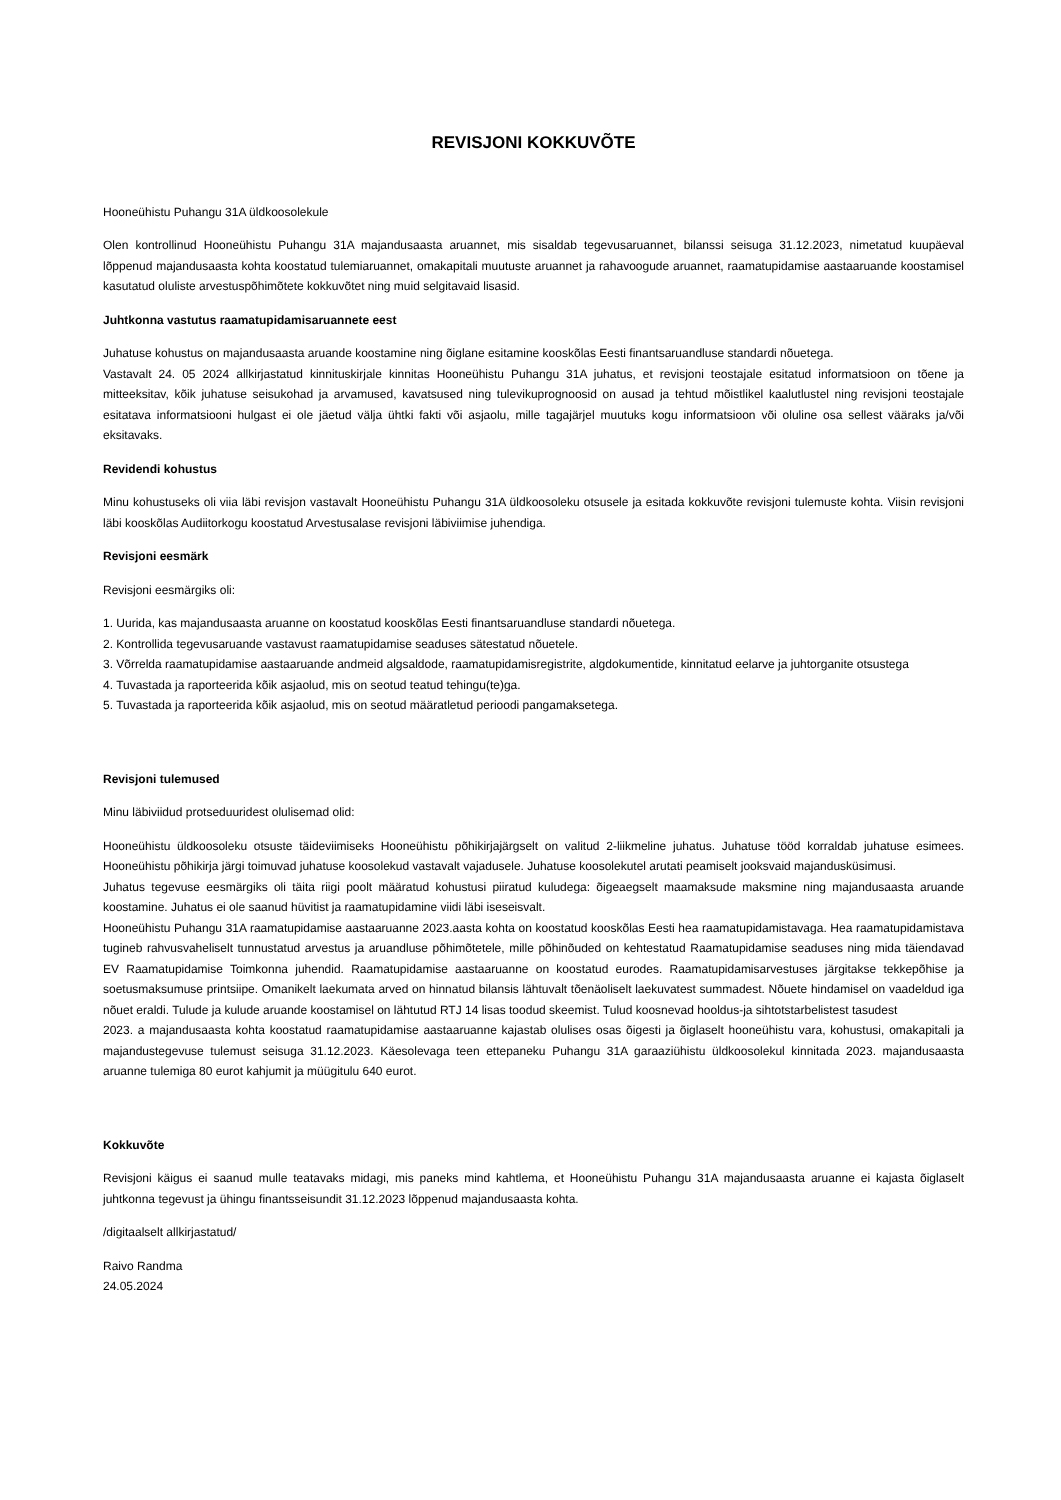REVISJONI KOKKUVÕTE
Hooneühistu Puhangu 31A üldkoosolekule
Olen kontrollinud Hooneühistu Puhangu 31A majandusaasta aruannet, mis sisaldab tegevusaruannet, bilanssi seisuga 31.12.2023, nimetatud kuupäeval lõppenud majandusaasta kohta koostatud tulemiaruannet, omakapitali muutuste aruannet ja rahavoogude aruannet, raamatupidamise aastaaruande koostamisel kasutatud oluliste arvestuspõhimõtete kokkuvõtet ning muid selgitavaid lisasid.
Juhtkonna vastutus raamatupidamisaruannete eest
Juhatuse kohustus on majandusaasta aruande koostamine ning õiglane esitamine kooskõlas Eesti finantsaruandluse standardi nõuetega.
Vastavalt 24. 05 2024 allkirjastatud kinnituskirjale kinnitas Hooneühistu Puhangu 31A juhatus, et revisjoni teostajale esitatud informatsioon on tõene ja mitteeksitav, kõik juhatuse seisukohad ja arvamused, kavatsused ning tulevikuprognoosid on ausad ja tehtud mõistlikel kaalutlustel ning revisjoni teostajale esitatava informatsiooni hulgast ei ole jäetud välja ühtki fakti või asjaolu, mille tagajärjel muutuks kogu informatsioon või oluline osa sellest vääraks ja/või eksitavaks.
Revidendi kohustus
Minu kohustuseks oli viia läbi revisjon vastavalt Hooneühistu Puhangu 31A üldkoosoleku otsusele ja esitada kokkuvõte revisjoni tulemuste kohta. Viisin revisjoni läbi kooskõlas Audiitorkogu koostatud Arvestusalase revisjoni läbiviimise juhendiga.
Revisjoni eesmärk
Revisjoni eesmärgiks oli:
1. Uurida, kas majandusaasta aruanne on koostatud kooskõlas Eesti finantsaruandluse standardi nõuetega.
2. Kontrollida tegevusaruande vastavust raamatupidamise seaduses sätestatud nõuetele.
3. Võrrelda raamatupidamise aastaaruande andmeid algsaldode, raamatupidamisregistrite, algdokumentide, kinnitatud eelarve ja juhtorganite otsustega
4. Tuvastada ja raporteerida kõik asjaolud, mis on seotud teatud tehingu(te)ga.
5. Tuvastada ja raporteerida kõik asjaolud, mis on seotud määratletud perioodi pangamaksetega.
Revisjoni tulemused
Minu läbiviidud protseduuridest olulisemad olid:
Hooneühistu üldkoosoleku otsuste täideviimiseks Hooneühistu põhikirjajärgselt on valitud 2-liikmeline juhatus. Juhatuse tööd korraldab juhatuse esimees. Hooneühistu põhikirja järgi toimuvad juhatuse koosolekud vastavalt vajadusele. Juhatuse koosolekutel arutati peamiselt jooksvaid majandusküsimusi.
Juhatus tegevuse eesmärgiks oli täita riigi poolt määratud kohustusi piiratud kuludega: õigeaegselt maamaksude maksmine ning majandusaasta aruande koostamine. Juhatus ei ole saanud hüvitist ja raamatupidamine viidi läbi iseseisvalt.
Hooneühistu Puhangu 31A raamatupidamise aastaaruanne 2023.aasta kohta on koostatud kooskõlas Eesti hea raamatupidamistavaga. Hea raamatupidamistava tugineb rahvusvaheliselt tunnustatud arvestus ja aruandluse põhimõtetele, mille põhinõuded on kehtestatud Raamatupidamise seaduses ning mida täiendavad EV Raamatupidamise Toimkonna juhendid. Raamatupidamise aastaaruanne on koostatud eurodes. Raamatupidamisarvestuses järgitakse tekkepõhise ja soetusmaksumuse printsiipe. Omanikelt laekumata arved on hinnatud bilansis lähtuvalt tõenäoliselt laekuvatest summadest. Nõuete hindamisel on vaadeldud iga nõuet eraldi. Tulude ja kulude aruande koostamisel on lähtutud RTJ 14 lisas toodud skeemist. Tulud koosnevad hooldus-ja sihtotstarbelistest tasudest
2023. a majandusaasta kohta koostatud raamatupidamise aastaaruanne kajastab olulises osas õigesti ja õiglaselt hooneühistu vara, kohustusi, omakapitali ja majandustegevuse tulemust seisuga 31.12.2023. Käesolevaga teen ettepaneku Puhangu 31A garaaziühistu üldkoosolekul kinnitada 2023. majandusaasta aruanne tulemiga 80 eurot kahjumit ja müügitulu 640 eurot.
Kokkuvõte
Revisjoni käigus ei saanud mulle teatavaks midagi, mis paneks mind kahtlema, et Hooneühistu Puhangu 31A majandusaasta aruanne ei kajasta õiglaselt juhtkonna tegevust ja ühingu finantsseisundit 31.12.2023 lõppenud majandusaasta kohta.
/digitaalselt allkirjastatud/
Raivo Randma
24.05.2024